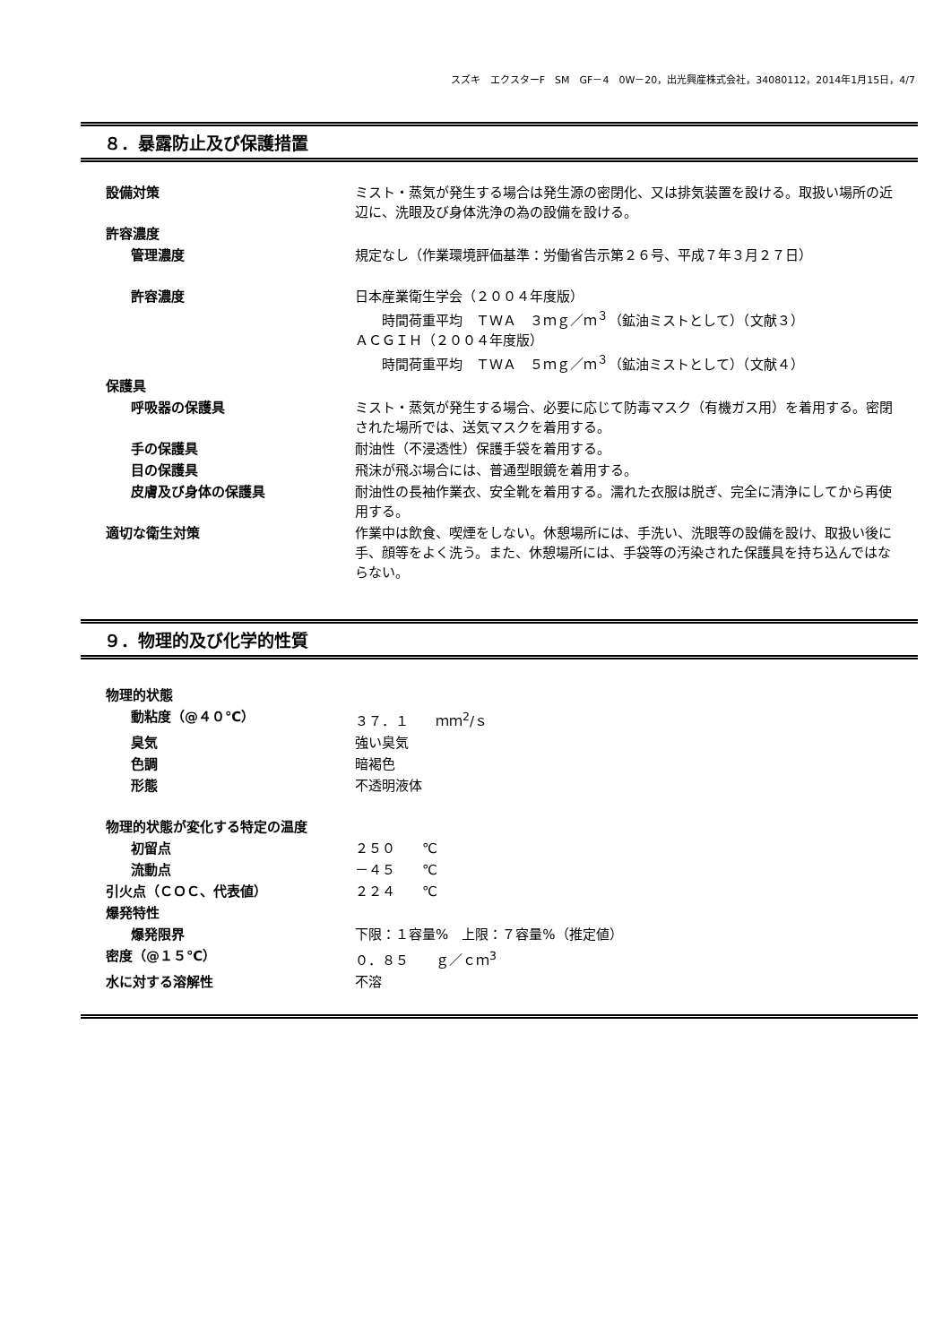スズキ　エクスターF　SM　GF－4　0W－20，出光興産株式会社，34080112，2014年1月15日，4/7
８．暴露防止及び保護措置
| 設備対策 | ミスト・蒸気が発生する場合は発生源の密閉化、又は排気装置を設ける。取扱い場所の近辺に、洗眼及び身体洗浄の為の設備を設ける。 |
| 許容濃度 | |
| 管理濃度 | 規定なし（作業環境評価基準：労働省告示第２６号、平成７年３月２７日） |
| 許容濃度 | 日本産業衛生学会（２００４年度版） 時間荷重平均 ＴＷＡ ３ｍｇ／ｍ<sup>３</sup>（鉱油ミストとして）（文献３） ＡＣＧＩＨ（２００４年度版） 時間荷重平均 ＴＷＡ ５ｍｇ／ｍ<sup>３</sup>（鉱油ミストとして）（文献４） |
| 保護具 | |
| 呼吸器の保護具 | ミスト・蒸気が発生する場合、必要に応じて防毒マスク（有機ガス用）を着用する。密閉された場所では、送気マスクを着用する。 |
| 手の保護具 | 耐油性（不浸透性）保護手袋を着用する。 |
| 目の保護具 | 飛沫が飛ぶ場合には、普通型眼鏡を着用する。 |
| 皮膚及び身体の保護具 | 耐油性の長袖作業衣、安全靴を着用する。濡れた衣服は脱ぎ、完全に清浄にしてから再使用する。 |
| 適切な衛生対策 | 作業中は飲食、喫煙をしない。休憩場所には、手洗い、洗眼等の設備を設け、取扱い後に手、顔等をよく洗う。また、休憩場所には、手袋等の汚染された保護具を持ち込んではならない。 |
９．物理的及び化学的性質
| 物理的状態 | |
| 動粘度（@４０℃） | ３７．１ ｍｍ<sup>2</sup>/ｓ |
| 臭気 | 強い臭気 |
| 色調 | 暗褐色 |
| 形態 | 不透明液体 |
| 物理的状態が変化する特定の温度 | |
| 初留点 | ２５０ ℃ |
| 流動点 | －４５ ℃ |
| 引火点（ＣＯＣ、代表値） | ２２４ ℃ |
| 爆発特性 | |
| 爆発限界 | 下限：１容量% 上限：７容量%（推定値） |
| 密度（@１５℃） | ０．８５ ｇ／ｃｍ<sup>3</sup> |
| 水に対する溶解性 | 不溶 |